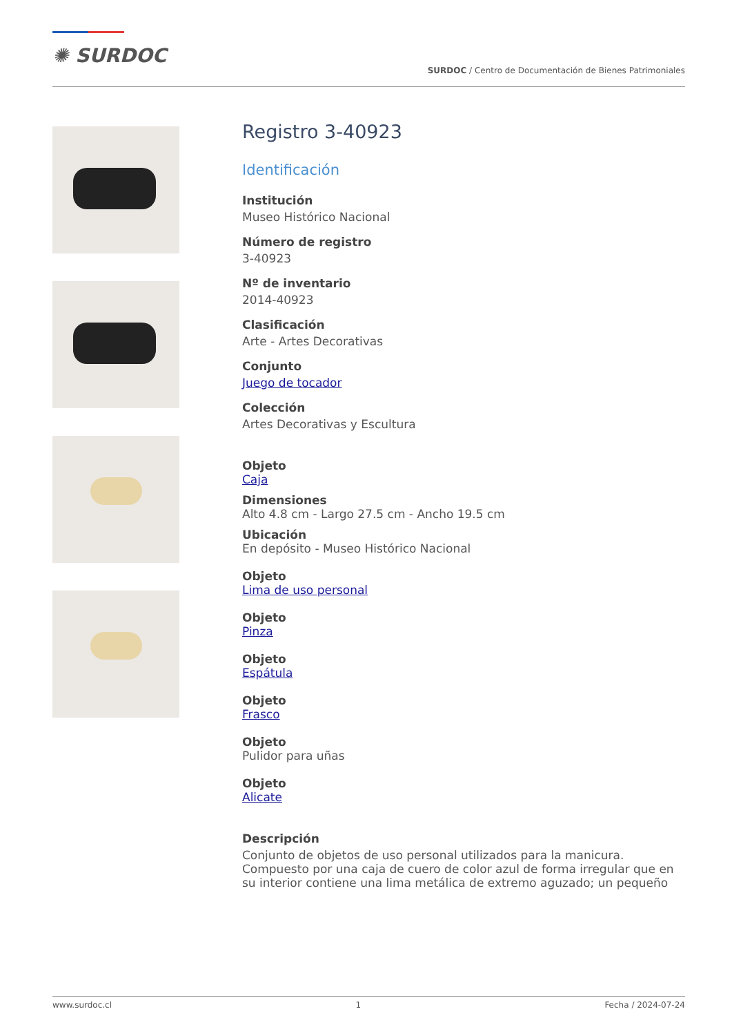✺ SURDOC
SURDOC / Centro de Documentación de Bienes Patrimoniales
Registro 3-40923
Identificación
Institución
Museo Histórico Nacional
Número de registro
3-40923
Nº de inventario
2014-40923
Clasificación
Arte - Artes Decorativas
Conjunto
Juego de tocador
Colección
Artes Decorativas y Escultura
Objeto
Caja
Dimensiones
Alto 4.8 cm - Largo 27.5 cm - Ancho 19.5 cm
Ubicación
En depósito - Museo Histórico Nacional
Objeto
Lima de uso personal
Objeto
Pinza
Objeto
Espátula
Objeto
Frasco
Objeto
Pulidor para uñas
Objeto
Alicate
Descripción
Conjunto de objetos de uso personal utilizados para la manicura. Compuesto por una caja de cuero de color azul de forma irregular que en su interior contiene una lima metálica de extremo aguzado; un pequeño
www.surdoc.cl 1 Fecha / 2024-07-24